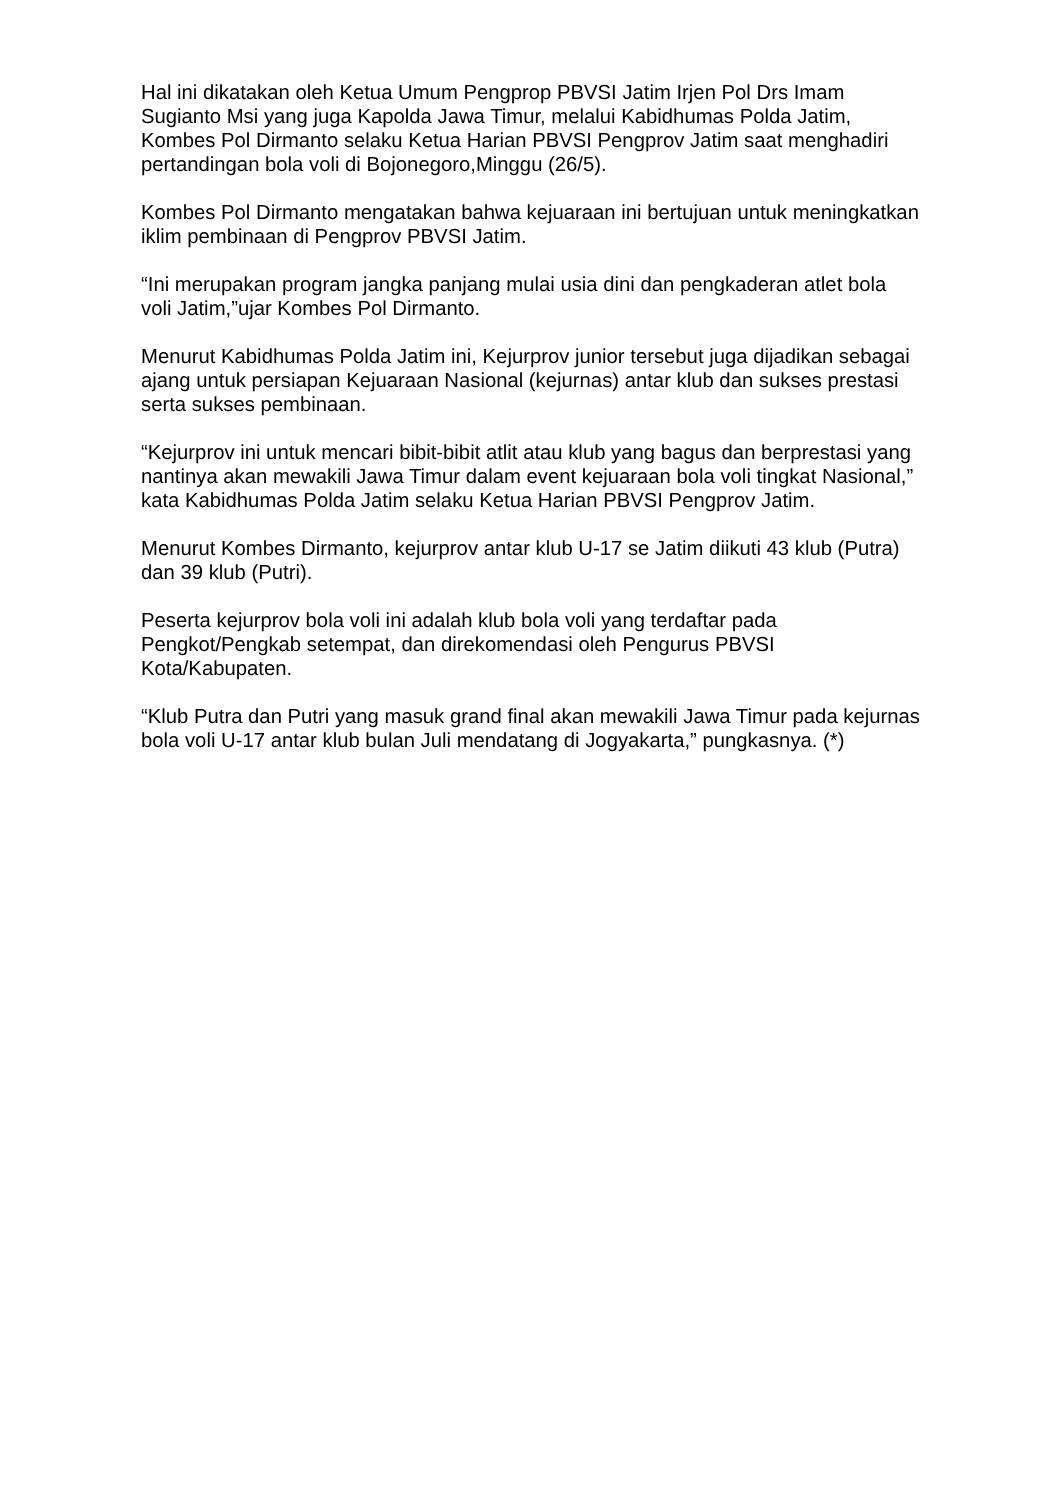Hal ini dikatakan oleh Ketua Umum Pengprop PBVSI Jatim Irjen Pol Drs Imam Sugianto Msi yang juga Kapolda Jawa Timur, melalui Kabidhumas Polda Jatim, Kombes Pol Dirmanto selaku Ketua Harian PBVSI Pengprov Jatim saat menghadiri pertandingan bola voli di Bojonegoro,Minggu (26/5).
Kombes Pol Dirmanto mengatakan bahwa kejuaraan ini bertujuan untuk meningkatkan iklim pembinaan di Pengprov PBVSI Jatim.
“Ini merupakan program jangka panjang mulai usia dini dan pengkaderan atlet bola voli Jatim,”ujar Kombes Pol Dirmanto.
Menurut Kabidhumas Polda Jatim ini, Kejurprov junior tersebut juga dijadikan sebagai ajang untuk persiapan Kejuaraan Nasional (kejurnas) antar klub dan sukses prestasi serta sukses pembinaan.
“Kejurprov ini untuk mencari bibit-bibit atlit atau klub yang bagus dan berprestasi yang nantinya akan mewakili Jawa Timur dalam event kejuaraan bola voli tingkat Nasional,” kata Kabidhumas Polda Jatim selaku Ketua Harian PBVSI Pengprov Jatim.
Menurut Kombes Dirmanto, kejurprov antar klub U-17 se Jatim diikuti 43 klub (Putra) dan 39 klub (Putri).
Peserta kejurprov bola voli ini adalah klub bola voli yang terdaftar pada Pengkot/Pengkab setempat, dan direkomendasi oleh Pengurus PBVSI Kota/Kabupaten.
“Klub Putra dan Putri yang masuk grand final akan mewakili Jawa Timur pada kejurnas bola voli U-17 antar klub bulan Juli mendatang di Jogyakarta,” pungkasnya. (*)